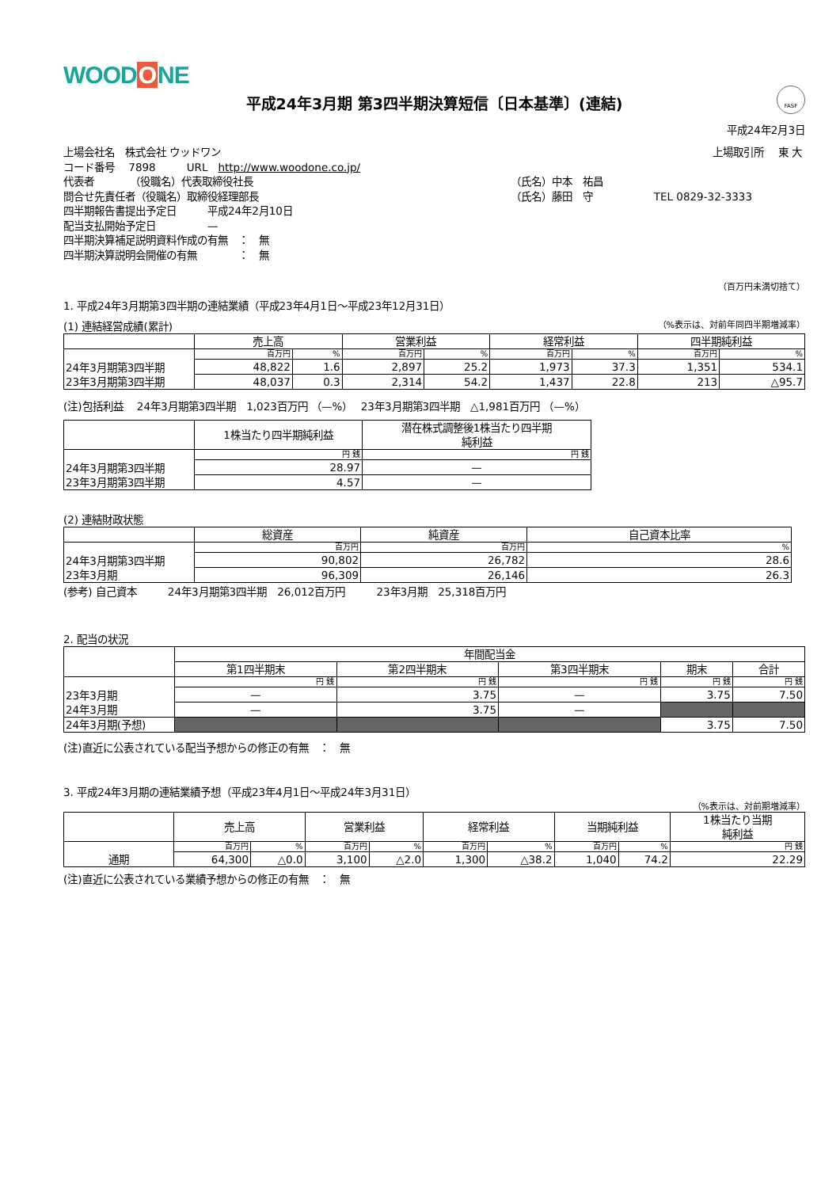WOODONE
FASF
平成24年3月期 第3四半期決算短信〔日本基準〕(連結)
平成24年2月3日
| 上場会社名 株式会社 ウッドワン | | 上場取引所 東 大 |
| コード番号 7898 URL http://www.woodone.co.jp/ | | |
| 代表者 （役職名）代表取締役社長 | （氏名）中本 祐昌 | |
| 問合せ先責任者（役職名）取締役経理部長 | （氏名）藤田 守 | TEL 0829-32-3333 |
| 四半期報告書提出予定日 平成24年2月10日 | | |
| 配当支払開始予定日 — | | |
| 四半期決算補足説明資料作成の有無 ： 無 | | |
| 四半期決算説明会開催の有無 ： 無 | | |
（百万円未満切捨て）
1. 平成24年3月期第3四半期の連結業績（平成23年4月1日～平成23年12月31日）
(1) 連結経営成績(累計) （%表示は、対前年同四半期増減率）
| | 売上高 | | 営業利益 | | 経常利益 | | 四半期純利益 | |
| --- | --- | --- | --- | --- | --- | --- | --- | --- |
| 24年3月期第3四半期 23年3月期第3四半期 | 百万円 | % | 百万円 | % | 百万円 | % | 百万円 | % |
| | 48,822 | 1.6 | 2,897 | 25.2 | 1,973 | 37.3 | 1,351 | 534.1 |
| | 48,037 | 0.3 | 2,314 | 54.2 | 1,437 | 22.8 | 213 | △95.7 |
(注)包括利益　 24年3月期第3四半期　1,023百万円 （—%）　 23年3月期第3四半期　△1,981百万円 （—%）
| | 1株当たり四半期純利益 | 潜在株式調整後1株当たり四半期 純利益 |
| --- | --- | --- |
| 24年3月期第3四半期 23年3月期第3四半期 | 円 銭 | 円 銭 |
| | 28.97 | — |
| | 4.57 | — |
(2) 連結財政状態
| | 総資産 | 純資産 | 自己資本比率 |
| --- | --- | --- | --- |
| 24年3月期第3四半期 23年3月期 | 百万円 | 百万円 | % |
| | 90,802 | 26,782 | 28.6 |
| | 96,309 | 26,146 | 26.3 |
(参考) 自己資本　　　24年3月期第3四半期　26,012百万円　　　23年3月期　25,318百万円
2. 配当の状況
| | 年間配当金 | | | | |
| --- | --- | --- | --- | --- | --- |
| | 第1四半期末 | 第2四半期末 | 第3四半期末 | 期末 | 合計 |
| 23年3月期 24年3月期 | 円 銭 | 円 銭 | 円 銭 | 円 銭 | 円 銭 |
| | — | 3.75 | — | 3.75 | 7.50 |
| | — | 3.75 | — | | |
| 24年3月期(予想) | | | | 3.75 | 7.50 |
(注)直近に公表されている配当予想からの修正の有無　：　無
3. 平成24年3月期の連結業績予想（平成23年4月1日～平成24年3月31日）
（%表示は、対前期増減率）
| | 売上高 | | 営業利益 | | 経常利益 | | 当期純利益 | | 1株当たり当期 純利益 |
| --- | --- | --- | --- | --- | --- | --- | --- | --- | --- |
| 通期 | 百万円 | % | 百万円 | % | 百万円 | % | 百万円 | % | 円 銭 |
| | 64,300 | △0.0 | 3,100 | △2.0 | 1,300 | △38.2 | 1,040 | 74.2 | 22.29 |
(注)直近に公表されている業績予想からの修正の有無　：　無